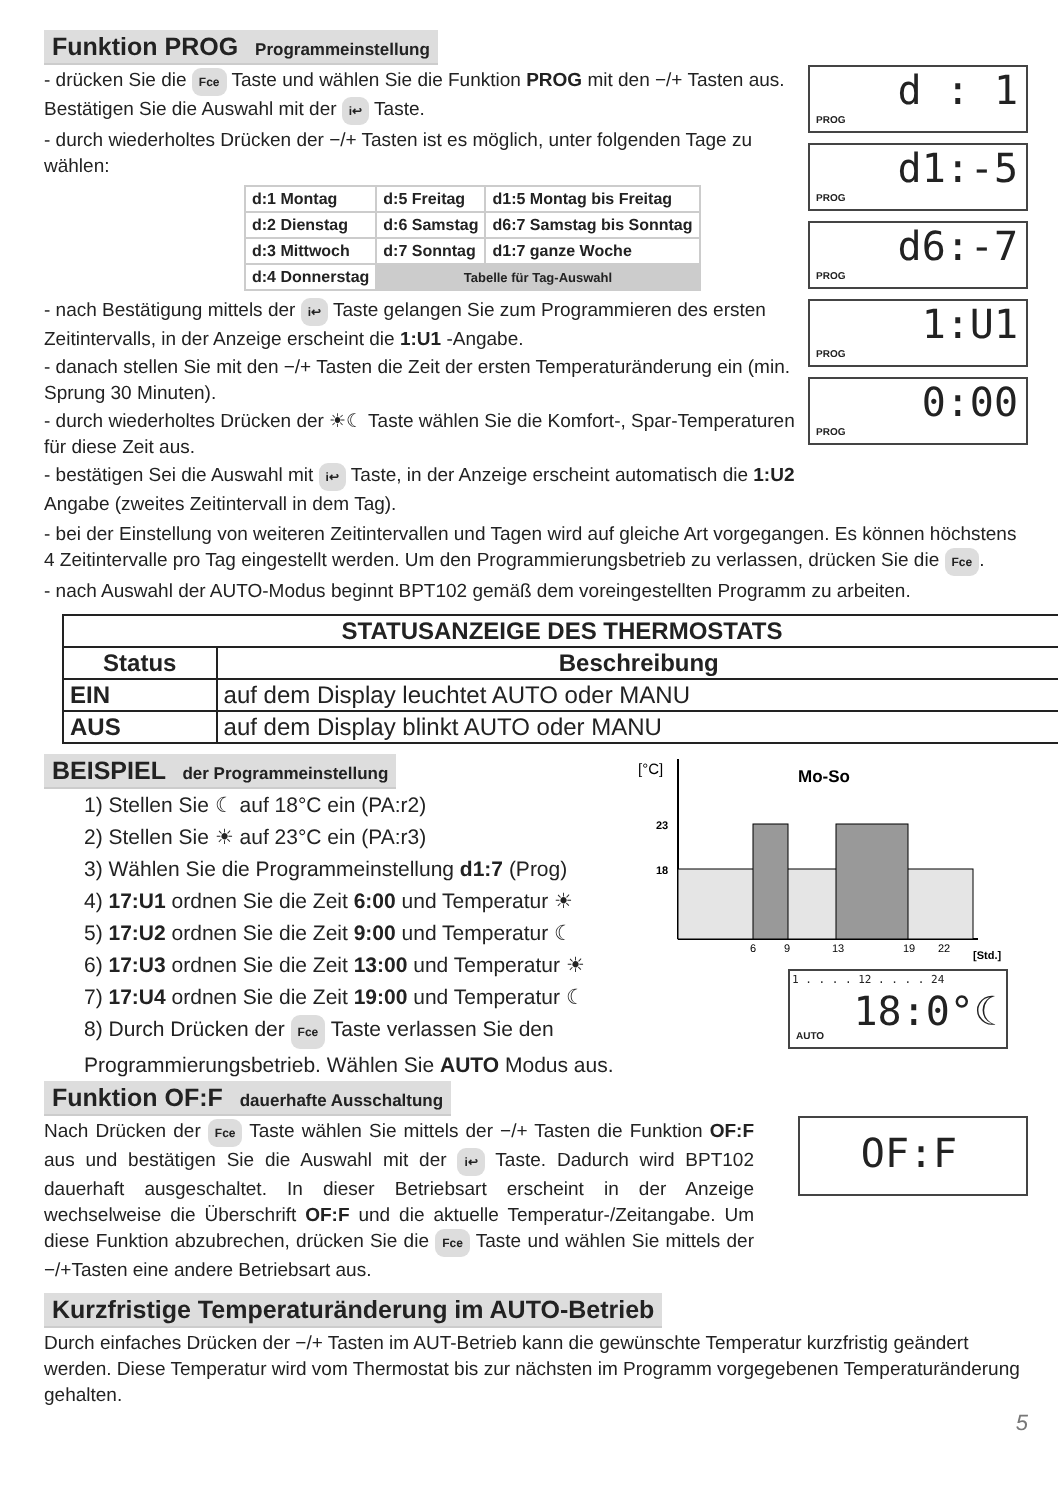Funktion PROG Programmeinstellung
- drücken Sie die Fce Taste und wählen Sie die Funktion PROG mit den −/+ Tasten aus. Bestätigen Sie die Auswahl mit der i↩ Taste.
- durch wiederholtes Drücken der −/+ Tasten ist es möglich, unter folgenden Tage zu wählen:
| d:1 Montag | d:5 Freitag | d1:5 Montag bis Freitag |
| d:2 Dienstag | d:6 Samstag | d6:7 Samstag bis Sonntag |
| d:3 Mittwoch | d:7 Sonntag | d1:7 ganze Woche |
| d:4 Donnerstag | Tabelle für Tag-Auswahl | |
- nach Bestätigung mittels der i↩ Taste gelangen Sie zum Programmieren des ersten Zeitintervalls, in der Anzeige erscheint die 1:U1 -Angabe.
- danach stellen Sie mit den −/+ Tasten die Zeit der ersten Temperaturänderung ein (min. Sprung 30 Minuten).
- durch wiederholtes Drücken der ☀☾ Taste wählen Sie die Komfort-, Spar-Temperaturen für diese Zeit aus.
- bestätigen Sei die Auswahl mit i↩ Taste, in der Anzeige erscheint automatisch die 1:U2 Angabe (zweites Zeitintervall in dem Tag).
PROG
d : 1
PROG
d1:-5
PROG
d6:-7
PROG
1:U1
PROG
0:00
- bei der Einstellung von weiteren Zeitintervallen und Tagen wird auf gleiche Art vorgegangen. Es können höchstens 4 Zeitintervalle pro Tag eingestellt werden. Um den Programmierungsbetrieb zu verlassen, drücken Sie die Fce.
- nach Auswahl der AUTO-Modus beginnt BPT102 gemäß dem voreingestellten Programm zu arbeiten.
| STATUSANZEIGE DES THERMOSTATS | |
| --- | --- |
| Status | Beschreibung |
| EIN | auf dem Display leuchtet AUTO oder MANU |
| AUS | auf dem Display blinkt AUTO oder MANU |
BEISPIEL der Programmeinstellung
1) Stellen Sie ☾ auf 18°C ein (PA:r2)
2) Stellen Sie ☀ auf 23°C ein (PA:r3)
3) Wählen Sie die Programmeinstellung d1:7 (Prog)
4) 17:U1 ordnen Sie die Zeit 6:00 und Temperatur ☀
5) 17:U2 ordnen Sie die Zeit 9:00 und Temperatur ☾
6) 17:U3 ordnen Sie die Zeit 13:00 und Temperatur ☀
7) 17:U4 ordnen Sie die Zeit 19:00 und Temperatur ☾
8) Durch Drücken der Fce Taste verlassen Sie den Programmierungsbetrieb. Wählen Sie AUTO Modus aus.
[°C]
Mo-So
23
18
6
9
13
19
22
[Std.]
AUTO
1 . . . . 12 . . . . 24
18:0°☾
Funktion OF:F dauerhafte Ausschaltung
Nach Drücken der Fce Taste wählen Sie mittels der −/+ Tasten die Funktion OF:F aus und bestätigen Sie die Auswahl mit der i↩ Taste. Dadurch wird BPT102 dauerhaft ausgeschaltet. In dieser Betriebsart erscheint in der Anzeige wechselweise die Überschrift OF:F und die aktuelle Temperatur-/Zeitangabe. Um diese Funktion abzubrechen, drücken Sie die Fce Taste und wählen Sie mittels der −/+Tasten eine andere Betriebsart aus.
OF:F
Kurzfristige Temperaturänderung im AUTO-Betrieb
Durch einfaches Drücken der −/+ Tasten im AUT-Betrieb kann die gewünschte Temperatur kurzfristig geändert werden. Diese Temperatur wird vom Thermostat bis zur nächsten im Programm vorgegebenen Temperaturänderung gehalten.
5